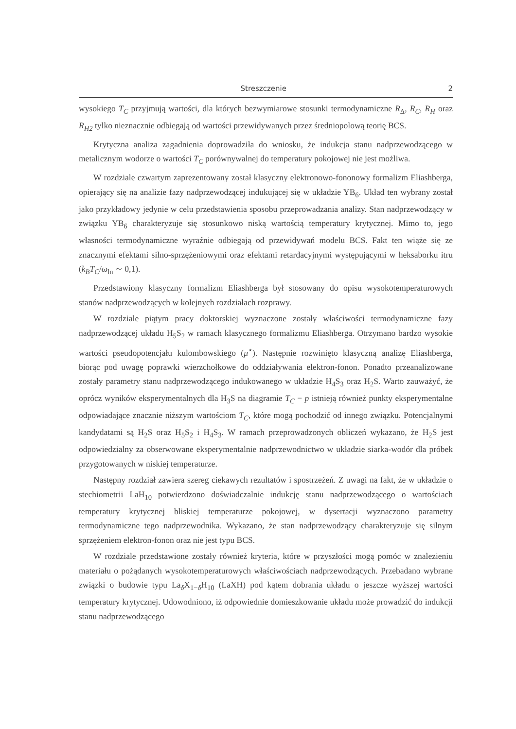Streszczenie 2
wysokiego T<sub>C</sub> przyjmują wartości, dla których bezwymiarowe stosunki termodynamiczne R<sub>Δ</sub>, R<sub>C</sub>, R<sub>H</sub> oraz R<sub>H2</sub> tylko nieznacznie odbiegają od wartości przewidywanych przez średniopolową teorię BCS.
Krytyczna analiza zagadnienia doprowadziła do wniosku, że indukcja stanu nadprzewodzącego w metalicznym wodorze o wartości T<sub>C</sub> porównywalnej do temperatury pokojowej nie jest możliwa.
W rozdziale czwartym zaprezentowany został klasyczny elektronowo-fononowy formalizm Eliashberga, opierający się na analizie fazy nadprzewodzącej indukującej się w układzie YB<sub>6</sub>. Układ ten wybrany został jako przykładowy jedynie w celu przedstawienia sposobu przeprowadzania analizy. Stan nadprzewodzący w związku YB<sub>6</sub> charakteryzuje się stosunkowo niską wartością temperatury krytycznej. Mimo to, jego własności termodynamiczne wyraźnie odbiegają od przewidywań modelu BCS. Fakt ten wiąże się ze znacznymi efektami silno-sprzężeniowymi oraz efektami retardacyjnymi występującymi w heksaborku itru (k<sub>B</sub>T<sub>C</sub>/ω<sub>ln</sub> ∼ 0,1).
Przedstawiony klasyczny formalizm Eliashberga był stosowany do opisu wysokotemperaturowych stanów nadprzewodzących w kolejnych rozdziałach rozprawy.
W rozdziale piątym pracy doktorskiej wyznaczone zostały właściwości termodynamiczne fazy nadprzewodzącej układu H<sub>5</sub>S<sub>2</sub> w ramach klasycznego formalizmu Eliashberga. Otrzymano bardzo wysokie wartości pseudopotencjału kulombowskiego (μ<sup>⋆</sup>). Następnie rozwinięto klasyczną analizę Eliashberga, biorąc pod uwagę poprawki wierzchołkowe do oddziaływania elektron-fonon. Ponadto przeanalizowane zostały parametry stanu nadprzewodzącego indukowanego w układzie H<sub>4</sub>S<sub>3</sub> oraz H<sub>2</sub>S. Warto zauważyć, że oprócz wyników eksperymentalnych dla H<sub>3</sub>S na diagramie T<sub>C</sub> − p istnieją również punkty eksperymentalne odpowiadające znacznie niższym wartościom T<sub>C</sub>, które mogą pochodzić od innego związku. Potencjalnymi kandydatami są H<sub>2</sub>S oraz H<sub>5</sub>S<sub>2</sub> i H<sub>4</sub>S<sub>3</sub>. W ramach przeprowadzonych obliczeń wykazano, że H<sub>2</sub>S jest odpowiedzialny za obserwowane eksperymentalnie nadprzewodnictwo w układzie siarka-wodór dla próbek przygotowanych w niskiej temperaturze.
Następny rozdział zawiera szereg ciekawych rezultatów i spostrzeżeń. Z uwagi na fakt, że w układzie o stechiometrii LaH<sub>10</sub> potwierdzono doświadczalnie indukcję stanu nadprzewodzącego o wartościach temperatury krytycznej bliskiej temperaturze pokojowej, w dysertacji wyznaczono parametry termodynamiczne tego nadprzewodnika. Wykazano, że stan nadprzewodzący charakteryzuje się silnym sprzężeniem elektron-fonon oraz nie jest typu BCS.
W rozdziale przedstawione zostały również kryteria, które w przyszłości mogą pomóc w znalezieniu materiału o pożądanych wysokotemperaturowych właściwościach nadprzewodzących. Przebadano wybrane związki o budowie typu La<sub>δ</sub>X<sub>1−δ</sub>H<sub>10</sub> (LaXH) pod kątem dobrania układu o jeszcze wyższej wartości temperatury krytycznej. Udowodniono, iż odpowiednie domieszkowanie układu może prowadzić do indukcji stanu nadprzewodzącego